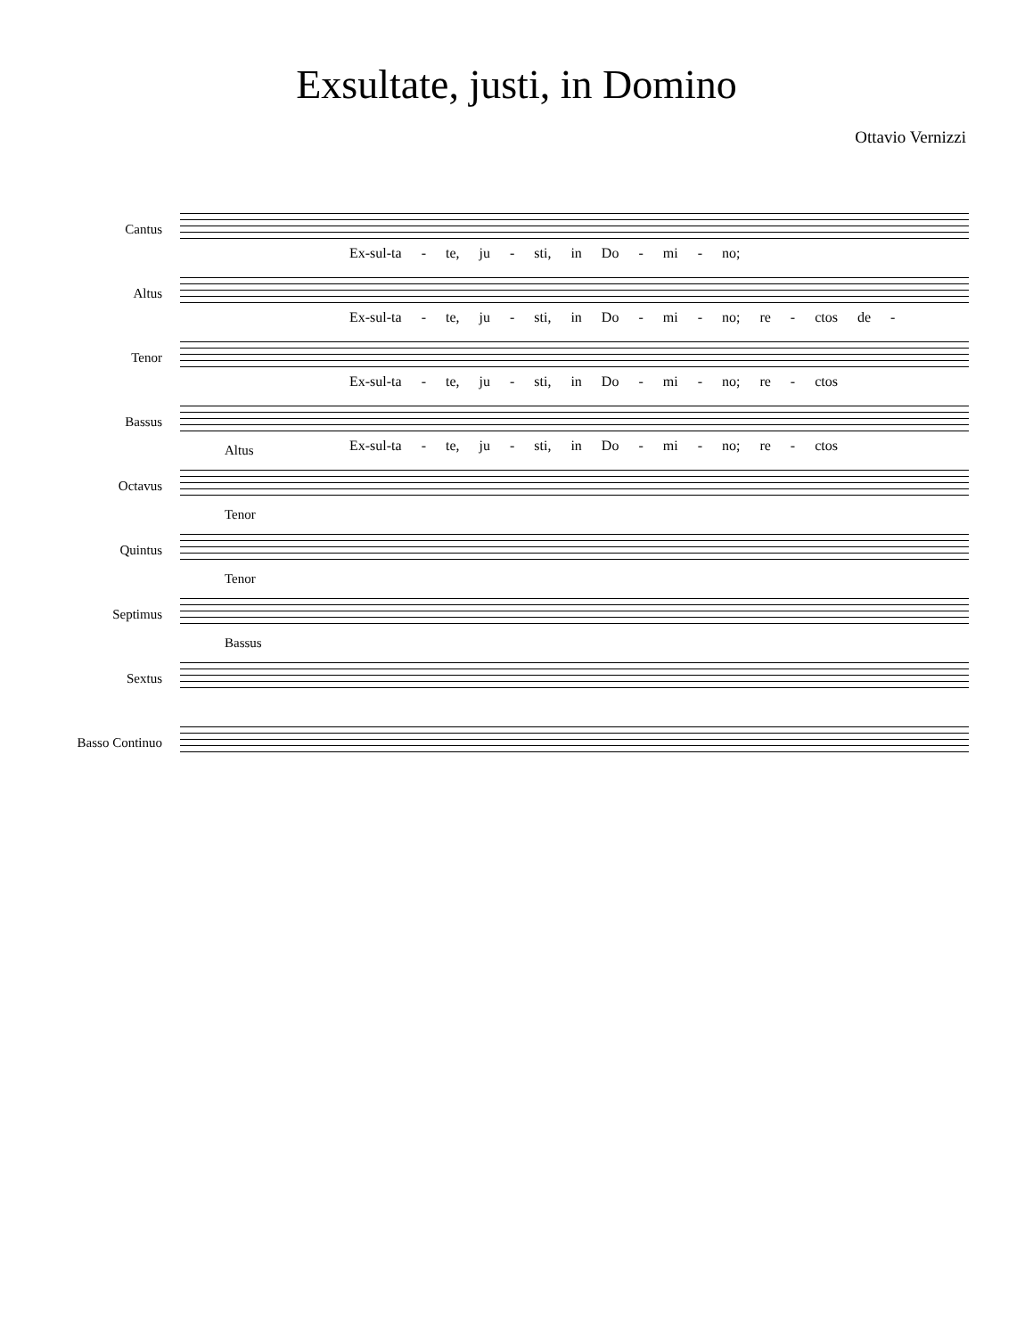Exsultate, justi, in Domino
Ottavio Vernizzi
Cantus
Ex-sul-ta - te, ju - sti, in Do - mi - no;
Altus
Ex-sul-ta - te, ju - sti, in Do - mi - no; re - ctos de -
Tenor
Ex-sul-ta - te, ju - sti, in Do - mi - no; re - ctos
Bassus
Ex-sul-ta - te, ju - sti, in Do - mi - no; re - ctos
Octavus
Altus
Quintus
Tenor
Septimus
Tenor
Sextus
Bassus
Basso Continuo